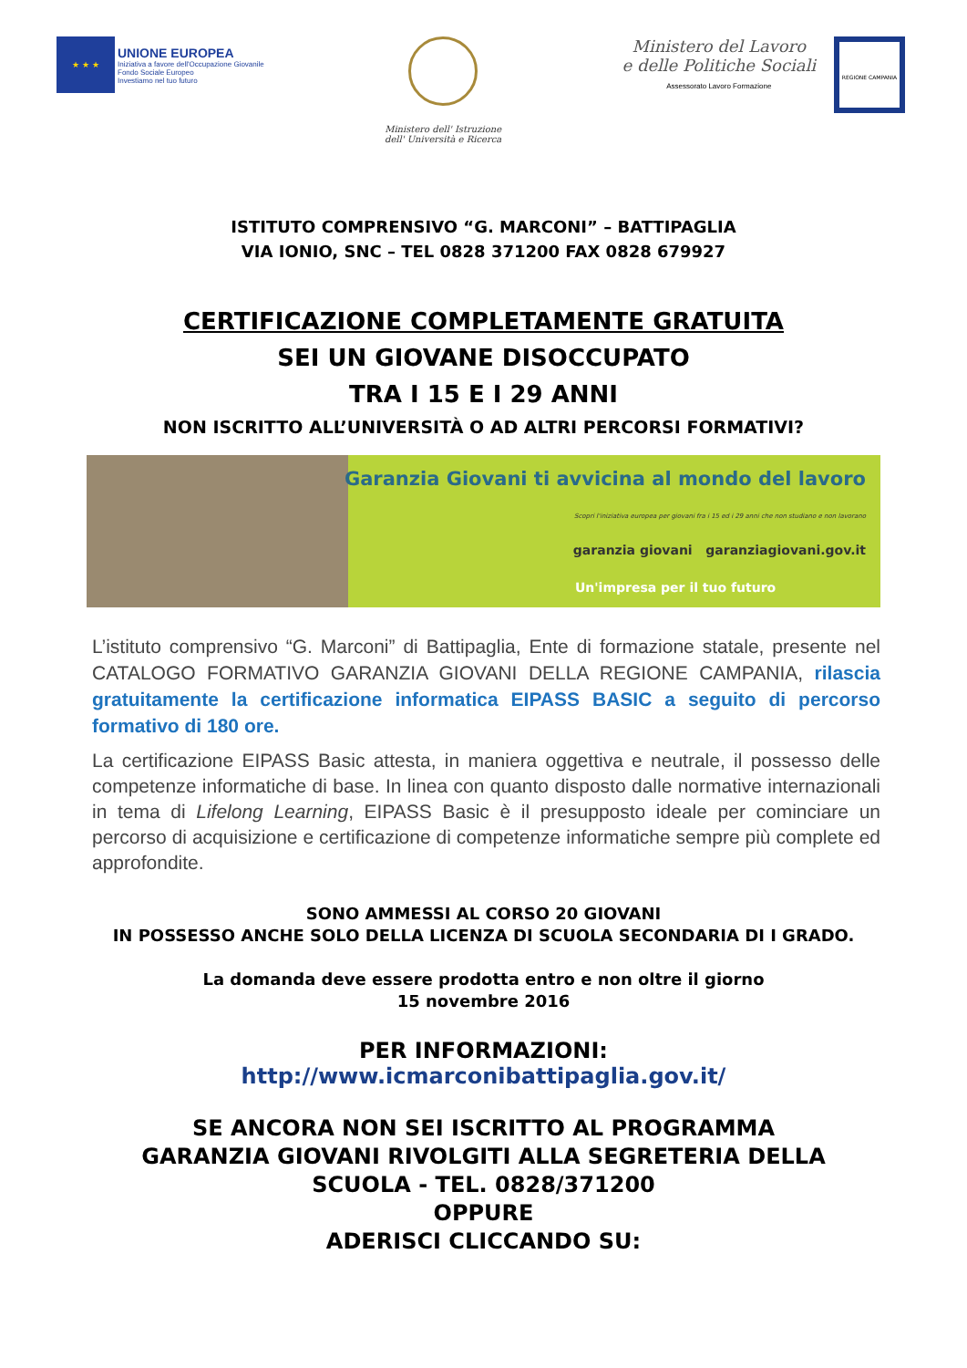★ ★ ★
UNIONE EUROPEA
Iniziativa a favore dell'Occupazione Giovanile
Fondo Sociale Europeo
Investiamo nel tuo futuro
Ministero dell' Istruzione
dell' Università e Ricerca
Ministero del Lavoro
e delle Politiche Sociali
Assessorato Lavoro Formazione
REGIONE CAMPANIA
ISTITUTO COMPRENSIVO “G. MARCONI” – BATTIPAGLIA
VIA IONIO, SNC – TEL 0828 371200 FAX 0828 679927
CERTIFICAZIONE COMPLETAMENTE GRATUITA
SEI UN GIOVANE DISOCCUPATO
TRA I 15 E I 29 ANNI
NON ISCRITTO ALL’UNIVERSITÀ O AD ALTRI PERCORSI FORMATIVI?
Garanzia Giovani ti avvicina al mondo del lavoro
Scopri l'iniziativa europea per giovani fra i 15 ed i 29 anni che non studiano e non lavorano
garanzia giovani garanziagiovani.gov.it
Un'impresa per il tuo futuro
L’istituto comprensivo “G. Marconi” di Battipaglia, Ente di formazione statale, presente nel CATALOGO FORMATIVO GARANZIA GIOVANI DELLA REGIONE CAMPANIA, rilascia gratuitamente la certificazione informatica EIPASS BASIC a seguito di percorso formativo di 180 ore.
La certificazione EIPASS Basic attesta, in maniera oggettiva e neutrale, il possesso delle competenze informatiche di base. In linea con quanto disposto dalle normative internazionali in tema di Lifelong Learning, EIPASS Basic è il presupposto ideale per cominciare un percorso di acquisizione e certificazione di competenze informatiche sempre più complete ed approfondite.
SONO AMMESSI AL CORSO 20 GIOVANI
IN POSSESSO ANCHE SOLO DELLA LICENZA DI SCUOLA SECONDARIA DI I GRADO.
La domanda deve essere prodotta entro e non oltre il giorno
15 novembre 2016
PER INFORMAZIONI:
http://www.icmarconibattipaglia.gov.it/
SE ANCORA NON SEI ISCRITTO AL PROGRAMMA
GARANZIA GIOVANI RIVOLGITI ALLA SEGRETERIA DELLA
SCUOLA - TEL. 0828/371200
OPPURE
ADERISCI CLICCANDO SU: